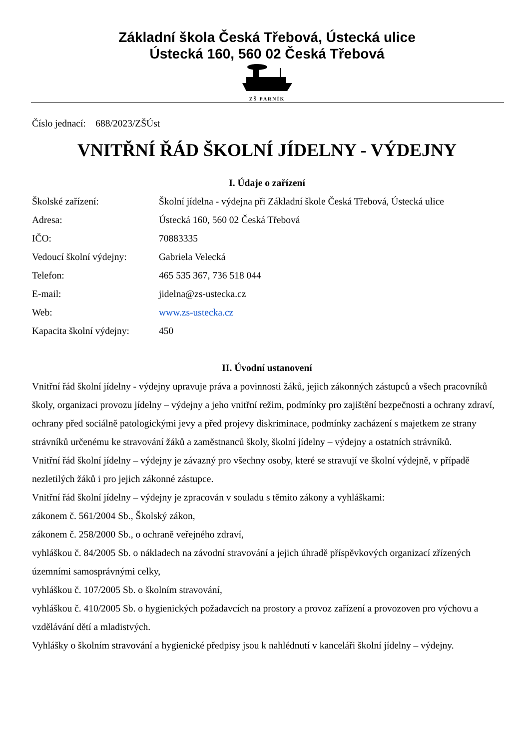Základní škola Česká Třebová, Ústecká ulice
Ústecká 160, 560 02 Česká Třebová
ZŠ PARNÍK
Číslo jednací: 688/2023/ZŠÚst
VNITŘNÍ ŘÁD ŠKOLNÍ JÍDELNY - VÝDEJNY
I. Údaje o zařízení
| Školské zařízení: | Školní jídelna - výdejna při Základní škole Česká Třebová, Ústecká ulice |
| Adresa: | Ústecká 160, 560 02 Česká Třebová |
| IČO: | 70883335 |
| Vedoucí školní výdejny: | Gabriela Velecká |
| Telefon: | 465 535 367, 736 518 044 |
| E-mail: | jidelna@zs-ustecka.cz |
| Web: | www.zs-ustecka.cz |
| Kapacita školní výdejny: | 450 |
II. Úvodní ustanovení
Vnitřní řád školní jídelny - výdejny upravuje práva a povinnosti žáků, jejich zákonných zástupců a všech pracovníků školy, organizaci provozu jídelny – výdejny a jeho vnitřní režim, podmínky pro zajištění bezpečnosti a ochrany zdraví, ochrany před sociálně patologickými jevy a před projevy diskriminace, podmínky zacházení s majetkem ze strany strávníků určenému ke stravování žáků a zaměstnanců školy, školní jídelny – výdejny a ostatních strávníků.
Vnitřní řád školní jídelny – výdejny je závazný pro všechny osoby, které se stravují ve školní výdejně, v případě nezletilých žáků i pro jejich zákonné zástupce.
Vnitřní řád školní jídelny – výdejny je zpracován v souladu s těmito zákony a vyhláškami:
zákonem č. 561/2004 Sb., Školský zákon,
zákonem č. 258/2000 Sb., o ochraně veřejného zdraví,
vyhláškou č. 84/2005 Sb. o nákladech na závodní stravování a jejich úhradě příspěvkových organizací zřízených územními samosprávnými celky,
vyhláškou č. 107/2005 Sb. o školním stravování,
vyhláškou č. 410/2005 Sb. o hygienických požadavcích na prostory a provoz zařízení a provozoven pro výchovu a vzdělávání dětí a mladistvých.
Vyhlášky o školním stravování a hygienické předpisy jsou k nahlédnutí v kanceláři školní jídelny – výdejny.